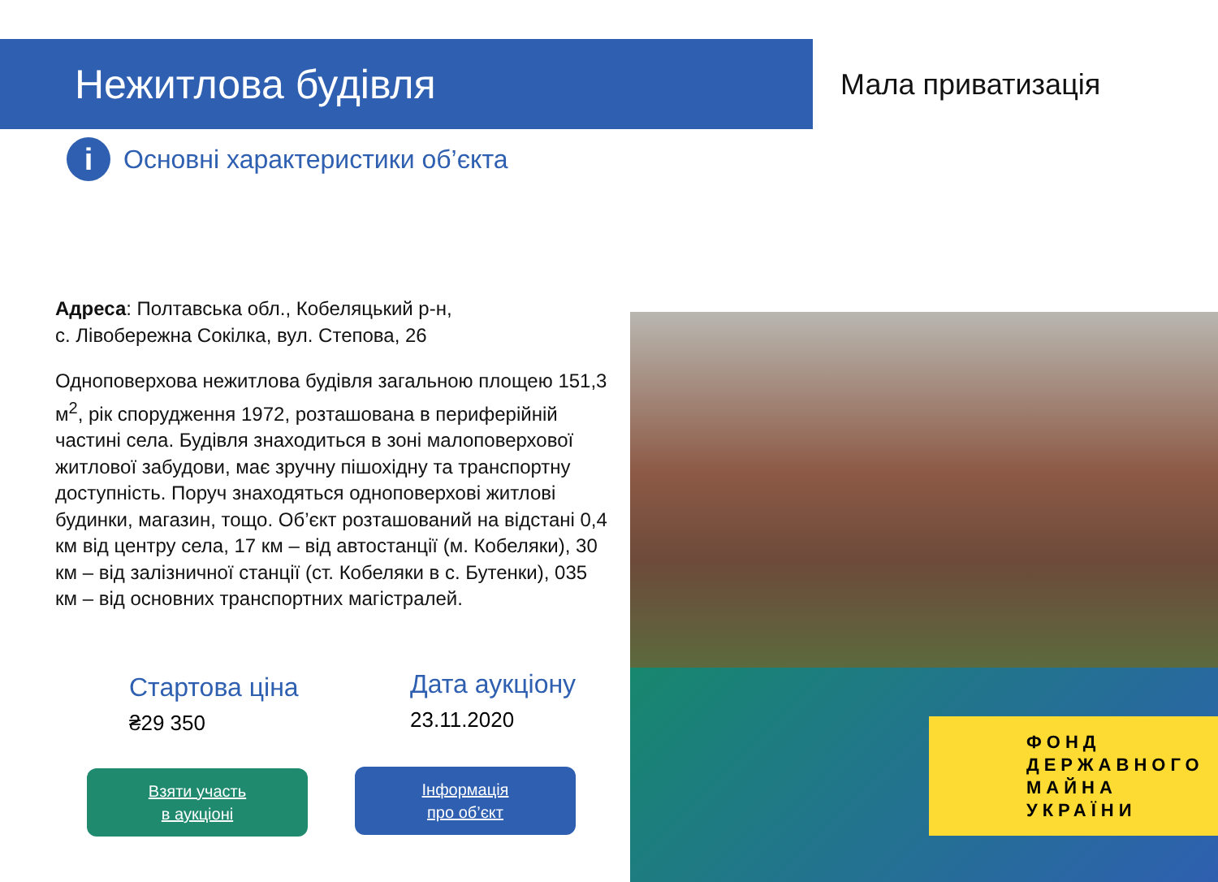Нежитлова будівля
Мала приватизація
i
Основні характеристики об’єкта
Адреса: Полтавська обл., Кобеляцький р-н,
с. Лівобережна Сокілка, вул. Степова, 26
Одноповерхова нежитлова будівля загальною площею 151,3 м<sup>2</sup>, рік спорудження 1972, розташована в периферійній частині села. Будівля знаходиться в зоні малоповерхової житлової забудови, має зручну пішохідну та транспортну доступність. Поруч знаходяться одноповерхові житлові будинки, магазин, тощо. Об’єкт розташований на відстані 0,4 км від центру села, 17 км – від автостанції (м. Кобеляки), 30 км – від залізничної станції (ст. Кобеляки в с. Бутенки), 035 км – від основних транспортних магістралей.
Стартова ціна
₴29 350
Дата аукціону
23.11.2020
Взяти участь
в аукціоні
Інформація
про об’єкт
ФОНД
ДЕРЖАВНОГО
МАЙНА
УКРАЇНИ